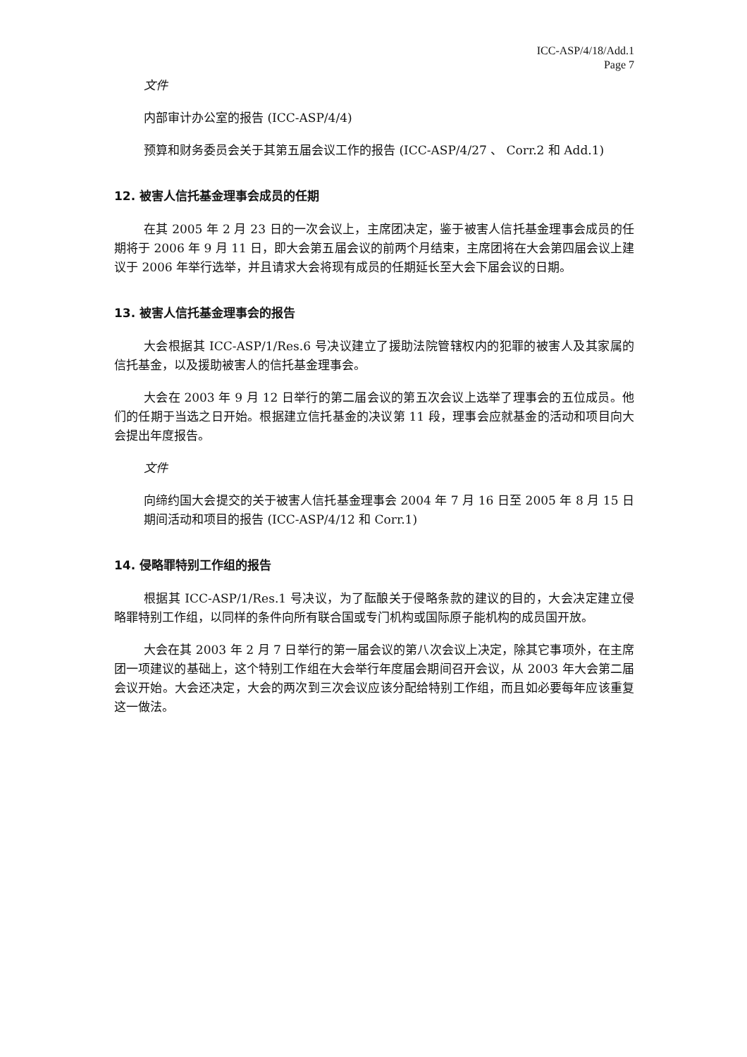ICC-ASP/4/18/Add.1
Page 7
文件
内部审计办公室的报告 (ICC-ASP/4/4)
预算和财务委员会关于其第五届会议工作的报告 (ICC-ASP/4/27 、 Corr.2 和 Add.1)
12. 被害人信托基金理事会成员的任期
在其 2005 年 2 月 23 日的一次会议上，主席团决定，鉴于被害人信托基金理事会成员的任期将于 2006 年 9 月 11 日，即大会第五届会议的前两个月结束，主席团将在大会第四届会议上建议于 2006 年举行选举，并且请求大会将现有成员的任期延长至大会下届会议的日期。
13. 被害人信托基金理事会的报告
大会根据其 ICC-ASP/1/Res.6 号决议建立了援助法院管辖权内的犯罪的被害人及其家属的信托基金，以及援助被害人的信托基金理事会。
大会在 2003 年 9 月 12 日举行的第二届会议的第五次会议上选举了理事会的五位成员。他们的任期于当选之日开始。根据建立信托基金的决议第 11 段，理事会应就基金的活动和项目向大会提出年度报告。
文件
向缔约国大会提交的关于被害人信托基金理事会 2004 年 7 月 16 日至 2005 年 8 月 15 日期间活动和项目的报告 (ICC-ASP/4/12 和 Corr.1)
14. 侵略罪特别工作组的报告
根据其 ICC-ASP/1/Res.1 号决议，为了酝酿关于侵略条款的建议的目的，大会决定建立侵略罪特别工作组，以同样的条件向所有联合国或专门机构或国际原子能机构的成员国开放。
大会在其 2003 年 2 月 7 日举行的第一届会议的第八次会议上决定，除其它事项外，在主席团一项建议的基础上，这个特别工作组在大会举行年度届会期间召开会议，从 2003 年大会第二届会议开始。大会还决定，大会的两次到三次会议应该分配给特别工作组，而且如必要每年应该重复这一做法。